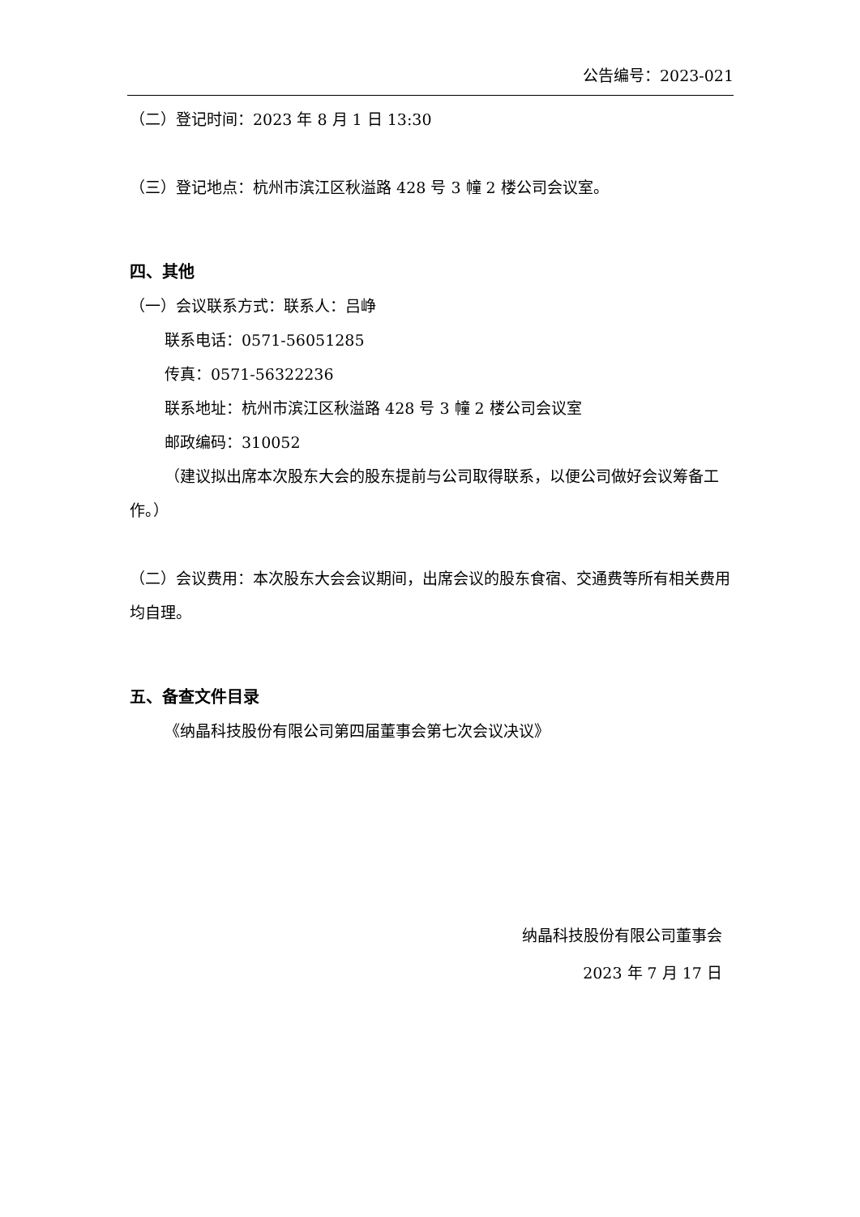公告编号：2023-021
（二）登记时间：2023 年 8 月 1 日 13:30
（三）登记地点：杭州市滨江区秋溢路 428 号 3 幢 2 楼公司会议室。
四、其他
（一）会议联系方式：联系人：吕峥
联系电话：0571-56051285
传真：0571-56322236
联系地址：杭州市滨江区秋溢路 428 号 3 幢 2 楼公司会议室
邮政编码：310052
（建议拟出席本次股东大会的股东提前与公司取得联系，以便公司做好会议筹备工作。）
（二）会议费用：本次股东大会会议期间，出席会议的股东食宿、交通费等所有相关费用均自理。
五、备查文件目录
《纳晶科技股份有限公司第四届董事会第七次会议决议》
纳晶科技股份有限公司董事会
2023 年 7 月 17 日